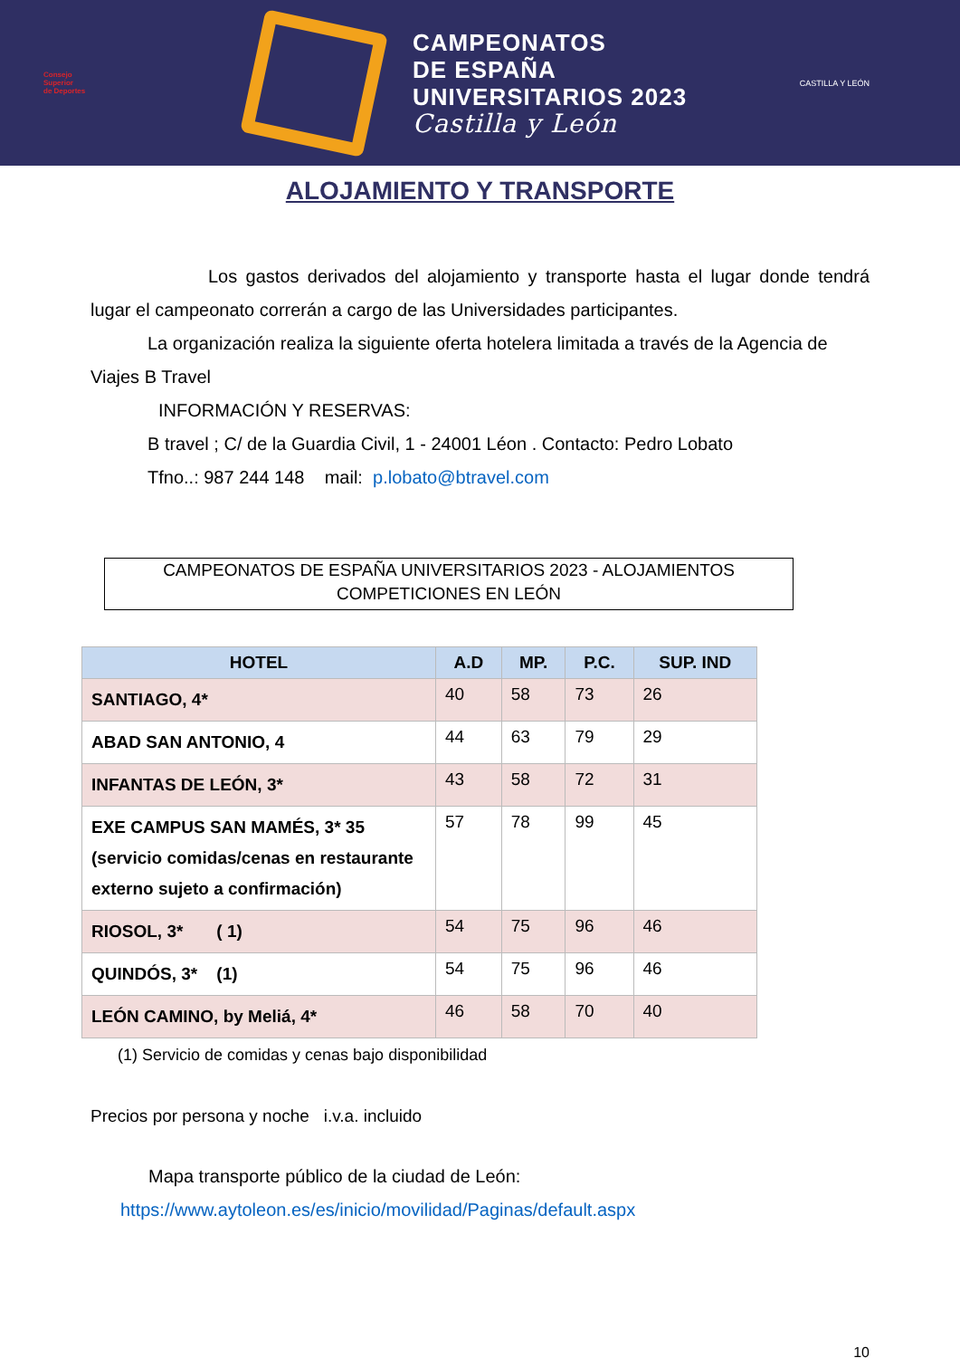Consejo
Superior
de Deportes
CAMPEONATOS
DE ESPAÑA
UNIVERSITARIOS 2023
Castilla y León
CASTILLA Y LEÓN
ALOJAMIENTO Y TRANSPORTE
Los gastos derivados del alojamiento y transporte hasta el lugar donde tendrá lugar el campeonato correrán a cargo de las Universidades participantes.
La organización realiza la siguiente oferta hotelera limitada a través de la Agencia de Viajes B Travel
INFORMACIÓN Y RESERVAS:
B travel ; C/ de la Guardia Civil, 1 - 24001 Léon . Contacto: Pedro Lobato
Tfno..: 987 244 148 mail: p.lobato@btravel.com
CAMPEONATOS DE ESPAÑA UNIVERSITARIOS 2023 - ALOJAMIENTOS
COMPETICIONES EN LEÓN
| HOTEL | A.D | MP. | P.C. | SUP. IND |
| --- | --- | --- | --- | --- |
| SANTIAGO, 4* | 40 | 58 | 73 | 26 |
| ABAD SAN ANTONIO, 4 | 44 | 63 | 79 | 29 |
| INFANTAS DE LEÓN, 3* | 43 | 58 | 72 | 31 |
| EXE CAMPUS SAN MAMÉS, 3* 35 (servicio comidas/cenas en restaurante externo sujeto a confirmación) | 57 | 78 | 99 | 45 |
| RIOSOL, 3* ( 1) | 54 | 75 | 96 | 46 |
| QUINDÓS, 3* (1) | 54 | 75 | 96 | 46 |
| LEÓN CAMINO, by Meliá, 4* | 46 | 58 | 70 | 40 |
(1) Servicio de comidas y cenas bajo disponibilidad
Precios por persona y noche i.v.a. incluido
Mapa transporte público de la ciudad de León:
https://www.aytoleon.es/es/inicio/movilidad/Paginas/default.aspx
10